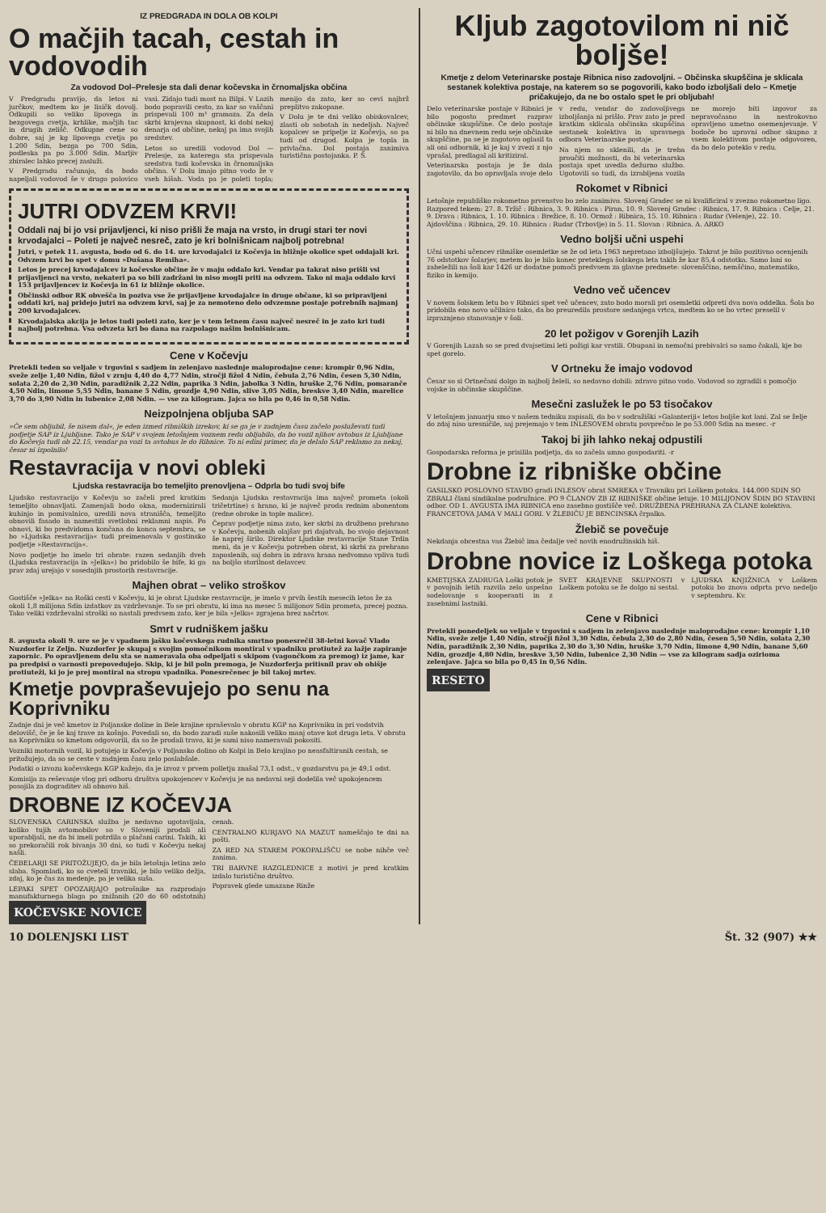IZ PREDGRADA IN DOLA OB KOLPI
O mačjih tacah, cestah in vodovodih
Za vodovod Dol–Prelesje sta dali denar kočevska in črnomaljska občina
V Predgradu pravijo, da letos ni jurčkov, medtem ko je lisičk dovolj. Odkupili so veliko lipovega in bezgovega cvetja, krhlike, mačjih tac in drugih zelišč. Odkupne cene so dobre, saj je kg lipovega cvetja po 1.200 Sdin, bezga po 700 Sdin, podleska pa po 3.000 Sdin. Marljiv zbiralec lahko precej zasluži.
V Predgradu računajo, da bodo napeljali vodovod še v drugo polovico vasi. Zidajo tudi most na Bilpi. V Lazih bodo popravili cesto, za kar so vaščani prispevali 100 m³ gramoza. Za dela skrbi krajevna skupnost, ki dobi nekaj denarja od občine, nekaj pa ima svojih sredstev.
Letos so uredili vodovod Dol — Prelesje, za katerega sta prispevala sredstva tudi kočevska in črnomaljska občina. V Dolu imajo pitno vodo že v vseh hišah. Voda pa je poleti topla; menijo da zato, ker so cevi najbrž preplitvo zakopane.
V Dolu je te dni veliko obiskovalcev, zlasti ob sobotah in nedeljah. Največ kopalcev se pripelje iz Kočevja, so pa tudi od drugod. Kolpa je topla in privlačna. Dol postaja zanimiva turistična postojanka. P. Š.
JUTRI ODVZEM KRVI!
Oddali naj bi jo vsi prijavljenci, ki niso prišli že maja na vrsto, in drugi stari ter novi krvodajalci – Poleti je največ nesreč, zato je kri bolnišnicam najbolj potrebna!
Jutri, v petek 11. avgusta, bodo od 6. do 14. ure krvodajalci iz Kočevja in bližnje okolice spet oddajali kri. Odvzem krvi bo spet v domu »Dušana Remiha«.
Letos je precej krvodajalcev iz kočevske občine že v maju oddalo kri. Vendar pa takrat niso prišli vsi prijavljenci na vrsto, nekateri pa so bili zadržani in niso mogli priti na odvzem. Tako ni maja oddalo krvi 153 prijavljencev iz Kočevja in 61 iz bližnje okolice.
Občinski odbor RK obvešča in poziva vse že prijavljene krvodajalce in druge občane, ki so pripravljeni oddati kri, naj pridejo jutri na odvzem krvi, saj je za nemoteno delo odvzemne postaje potrebnih najmanj 200 krvodajalcev.
Krvodajalska akcija je letos tudi poleti zato, ker je v tem letnem času največ nesreč in je zato kri tudi najbolj potrebna. Vsa odvzeta kri bo dana na razpolago našim bolnišnicam.
Cene v Kočevju
Pretekli teden so veljale v trgovini s sadjem in zelenjavo naslednje maloprodajne cene: krompir 0,96 Ndin, sveže zelje 1,40 Ndin, fižol v zrnju 4,40 do 4,77 Ndin, stročji fižol 4 Ndin, čebula 2,76 Ndin, česen 5,30 Ndin, solata 2,20 do 2,30 Ndin, paradižnik 2,22 Ndin, paprika 3 Ndin, jabolka 3 Ndin, hruške 2,76 Ndin, pomaranče 4,50 Ndin, limone 5,55 Ndin, banane 5 Ndin, grozdje 4,90 Ndin, slive 3,05 Ndin, breskve 3,40 Ndin, marelice 3,70 do 3,90 Ndin in lubenice 2,08 Ndin. — vse za kilogram. Jajca so bila po 0,46 in 0,58 Ndin.
Neizpolnjena obljuba SAP
»Če sem obljubil, še nisem dal«, je eden izmed ribniških izrekov, ki se ga je v zadnjem času začelo posluževati tudi podjetje SAP iz Ljubljane. Tako je SAP v svojem letošnjem voznem redu obljubilo, da bo vozil njihov avtobus iz Ljubljane do Kočevja tudi ob 22.15, vendar pa vozi ta avtobus le do Ribnice. To ni edini primer, da je delalo SAP reklamo za nekaj, česar ni izpolnilo!
Restavracija v novi obleki
Ljudska restavracija bo temeljito prenovljena – Odprla bo tudi svoj bife
Ljudsko restavracijo v Kočevju so začeli pred kratkim temeljito obnavljati. Zamenjali bodo okna, modernizirali kuhinjo in pomivalnico, uredili nova stranišča, temeljito obnovili fasado in namestili svetlobni reklamni napis. Po obnovi, ki bo predvidoma končana do konca septembra, se bo »Ljudska restavracija« tudi preimenovala v gostinsko podjetje »Restavracija«.
Novo podjetje bo imelo tri obrate: razen sedanjih dveh (Ljudska restavracija in »Jelka«) bo pridobilo še bife, ki ga prav zdaj urejajo v sosednjih prostorih restavracije.
Sedanja Ljudska restavracija ima največ prometa (okoli tričetrtine) s hrano, ki je največ proda rednim abonentom (redne obroke in tople malice).
Čeprav podjetje nima zato, ker skrbi za družbeno prehrano v Kočevju, nobenih olajšav pri dajatvah, bo svojo dejavnost še naprej širilo. Direktor Ljudske restavracije Stane Trdin meni, da je v Kočevju potreben obrat, ki skrbi za prehrano zaposlenih, saj dobra in zdrava hrana nedvomno vpliva tudi na boljšo storilnost delavcev.
Majhen obrat – veliko stroškov
Gostišče »Jelka« na Roški cesti v Kočevju, ki je obrat Ljudske restavracije, je imelo v prvih šestih mesecih letos že za okoli 1,8 milijona Sdin izdatkov za vzdrževanje. To se pri obratu, ki ima na mesec 5 milijonov Sdin prometa, precej pozna. Tako veliki vzdrževalni stroški so nastali predvsem zato, ker je bila »Jelka« zgrajena brez načrtov.
Smrt v rudniškem jašku
8. avgusta okoli 9. ure se je v vpadnem jašku kočevskega rudnika smrtno ponesrečil 38-letni kovač Vlado Nuzdorfer iz Zeljn. Nuzdorfer je skupaj s svojim pomočnikom montiral v vpadniku protiutež za lažje zapiranje zapornic. Po opravljenem delu sta se nameravala oba odpeljati s skipom (vagončkom za premog) iz jame, kar pa predpisi o varnosti prepovedujejo. Skip, ki je bil poln premoga, je Nuzdorferja pritisnil prav ob ohišje protiuteži, ki jo je prej montiral na stropu vpadnika. Ponesrečenec je bil takoj mrtev.
Kmetje povpraševujejo po senu na Koprivniku
Zadnje dni je več kmetov iz Poljanske doline in Bele krajine spraševalo v obratu KGP na Koprivniku in pri vodstvih delovišč, če je še kaj trave za košnjo. Povedali so, da bodo zaradi suše nakosili veliko manj otave kot druga leta. V obratu na Koprivniku so kmetom odgovorili, da so že prodali travo, ki je sami niso nameravali pokositi.
Vozniki motornih vozil, ki potujejo iz Kočevja v Poljansko dolino ob Kolpi in Belo krajino po neasfaltiranih cestah, se pritožujejo, da so se ceste v zadnjem času zelo poslabšale.
Podatki o izvozu kočevskega KGP kažejo, da je izvoz v prvem polletju znašal 73,1 odst., v gozdarstvu pa je 49,1 odst.
Komisija za reševanje vlog pri odboru društva upokojencev v Kočevju je na nedavni seji dodelila več upokojencem posojila za dograditev ali obnovo hiš.
DROBNE IZ KOČEVJA
SLOVENSKA CARINSKA služba je nedavno ugotavljala, koliko tujih avtomobilov so v Sloveniji prodali ali uporabljali, ne da bi imeli potrdila o plačani carini. Takih, ki so prekoračili rok bivanja 30 dni, so tudi v Kočevju nekaj našli.
ČEBELARJI SE PRITOŽUJEJO, da je bila letošnja letina zelo slaba. Spomladi, ko so cveteli travniki, je bilo veliko dežja, zdaj, ko je čas za medenje, pa je velika suša.
LEPAKI SPET OPOZARJAJO potrošnike na razprodajo manufakturnega blaga po znižanih (20 do 60 odstotnih) cenah.
CENTRALNO KURJAVO NA MAZUT nameščajo te dni na pošti.
ZA RED NA STAREM POKOPALIŠČU se nobe nihče več zanima.
TRI BARVNE RAZGLEDNICE z motivi je pred kratkim izdalo turistično društvo.
Popravek glede umazane Rinže
KOČEVSKE NOVICE
Kljub zagotovilom ni nič boljše!
Kmetje z delom Veterinarske postaje Ribnica niso zadovoljni. – Občinska skupščina je sklicala sestanek kolektiva postaje, na katerem so se pogovorili, kako bodo izboljšali delo – Kmetje pričakujejo, da ne bo ostalo spet le pri obljubah!
Delo veterinarske postaje v Ribnici je bilo pogosto predmet razprav občinske skupščine. Če delo postaje ni bilo na dnevnem redu seje občinske skupščine, pa se je zagotovo oglasil ta ali oni odbornik, ki je kaj v zvezi z njo vprašal, predlagal ali kritiziral.
Veterinarska postaja je že dala zagotovilo, da bo opravljala svoje delo v redu, vendar do zadovoljivega izboljšanja ni prišlo. Prav zato je pred kratkim sklicala občinska skupščina sestanek kolektiva in upravnega odbora Veterinarske postaje.
Na njem so sklenili, da je treba proučiti možnosti, da bi veterinarska postaja spet uvedla dežurno službo. Ugotovili so tudi, da izrabljena vozila ne morejo biti izgovor za nepravočasno in nestrokovno opravljeno umetno osemenjevanje. V bodoče bo upravni odbor skupno z vsem kolektivom postaje odgovoren, da bo delo poteklo v redu.
Rokomet v Ribnici
Letošnje republiško rokometno prvenstvo bo zelo zanimivo. Slovenj Gradec se ni kvalificiral v zvezno rokometno ligo. Razpored tekem: 27. 8. Tržič : Ribnica, 3. 9. Ribnica : Piran, 10. 9. Slovenj Gradec : Ribnica, 17. 9. Ribnica : Celje, 21. 9. Drava : Ribnica, 1. 10. Ribnica : Brežice, 8. 10. Ormož : Ribnica, 15. 10. Ribnica : Rudar (Velenje), 22. 10. Ajdovščina : Ribnica, 29. 10. Ribnica : Rudar (Trbovlje) in 5. 11. Slovan : Ribnica. A. ARKO
Vedno boljši učni uspehi
Učni uspehi učencev ribniške osemletke se že od leta 1963 nepretano izboljšujejo. Takrat je bilo pozitivno ocenjenih 76 odstotkov šolarjev, metem ko je bilo konec preteklega šolskega leta takih že kar 85,4 odstotka. Samo lani so zabeležili na šoli kar 1426 ur dodatne pomoči predvsem za glavne predmete: slovenščino, nemščino, matematiko, fiziko in kemijo.
Vedno več učencev
V novem šolskem letu bo v Ribnici spet več učencev, zato bodo morali pri osemletki odpreti dva nova oddelka. Šola bo pridobila eno novo učilnico tako, da bo preuredila prostore sedanjega vrtca, medtem ko se bo vrtec preselil v izpraznjeno stanovanje v šoli.
20 let požigov v Gorenjih Lazih
V Gorenjih Lazah so se pred dvajsetimi leti požigi kar vrstili. Obupani in nemočni prebivalci so samo čakali, kje bo spet gorelo.
V Ortneku že imajo vodovod
Česar so si Ortnečani dolgo in najbolj želeli, so nedavno dobili: zdravo pitno vodo. Vodovod so zgradili s pomočjo vojske in občinske skupščine.
Mesečni zaslužek le po 53 tisočakov
V letošnjem januarju smo v našem tedniku zapisali, da bo v sodražiški »Galanteriji« letos boljše kot lani. Zal se želje do zdaj niso uresničile, saj prejemajo v tem INLESOVEM obratu povprečno le po 53.000 Sdin na mesec. -r
Takoj bi jih lahko nekaj odpustili
Gospodarska reforma je prisilila podjetja, da so začela umno gospodariti. -r
Drobne iz ribniške občine
GASILSKO POSLOVNO STAVBO gradi INLESOV obrat SMREKA v Travniku pri Loškem potoku. 144.000 SDIN SO ZBRALI člani sindikalne podružnice. PO 9 ČLANOV ZB IZ RIBNIŠKE občine letuje. 10 MILIJONOV ŠDIN BO STAVBNI odbor. OD 1. AVGUSTA IMA RIBNICA eno zasebno gostišče več. DRUŽBENA PREHRANA ZA ČLANE kolektiva. FRANCETOVA JAMA V MALI GORI. V ŽLEBIČU JE BENCINSKA črpalka.
Žlebič se povečuje
Nekdanja obcestna vas Žlebič ima čedalje več novih enodružinskih hiš.
Drobne novice iz Loškega potoka
KMETIJSKA ZADRUGA Loški potok je v povojnih letih razvila zelo uspešno sodelovanje s kooperanti in z zasebnimi lastniki.
SVET KRAJEVNE SKUPNOSTI v Loškem potoku se že dolgo ni sestal.
LJUDSKA KNJIŽNICA v Loškem potoku bo znova odprta prvo nedeljo v septembru. Kv.
Cene v Ribnici
Pretekli ponedeljek so veljale v trgovini s sadjem in zelenjavo naslednje maloprodajne cene: krompir 1,10 Ndin, sveže zelje 1,40 Ndin, stročji fižol 3,30 Ndin, čebula 2,30 do 2,80 Ndin, česen 5,50 Ndin, solata 2,30 Ndin, paradižnik 2,30 Ndin, paprika 2,30 do 3,30 Ndin, hruške 3,70 Ndin, limone 4,90 Ndin, banane 5,60 Ndin, grozdje 4,80 Ndin, breskve 3,50 Ndin, lubenice 2,30 Ndin — vse za kilogram sadja ozirioma zelenjave. Jajca so bila po 0,45 in 0,56 Ndin.
RESETO
10 DOLENJSKI LIST Št. 32 (907) ★★